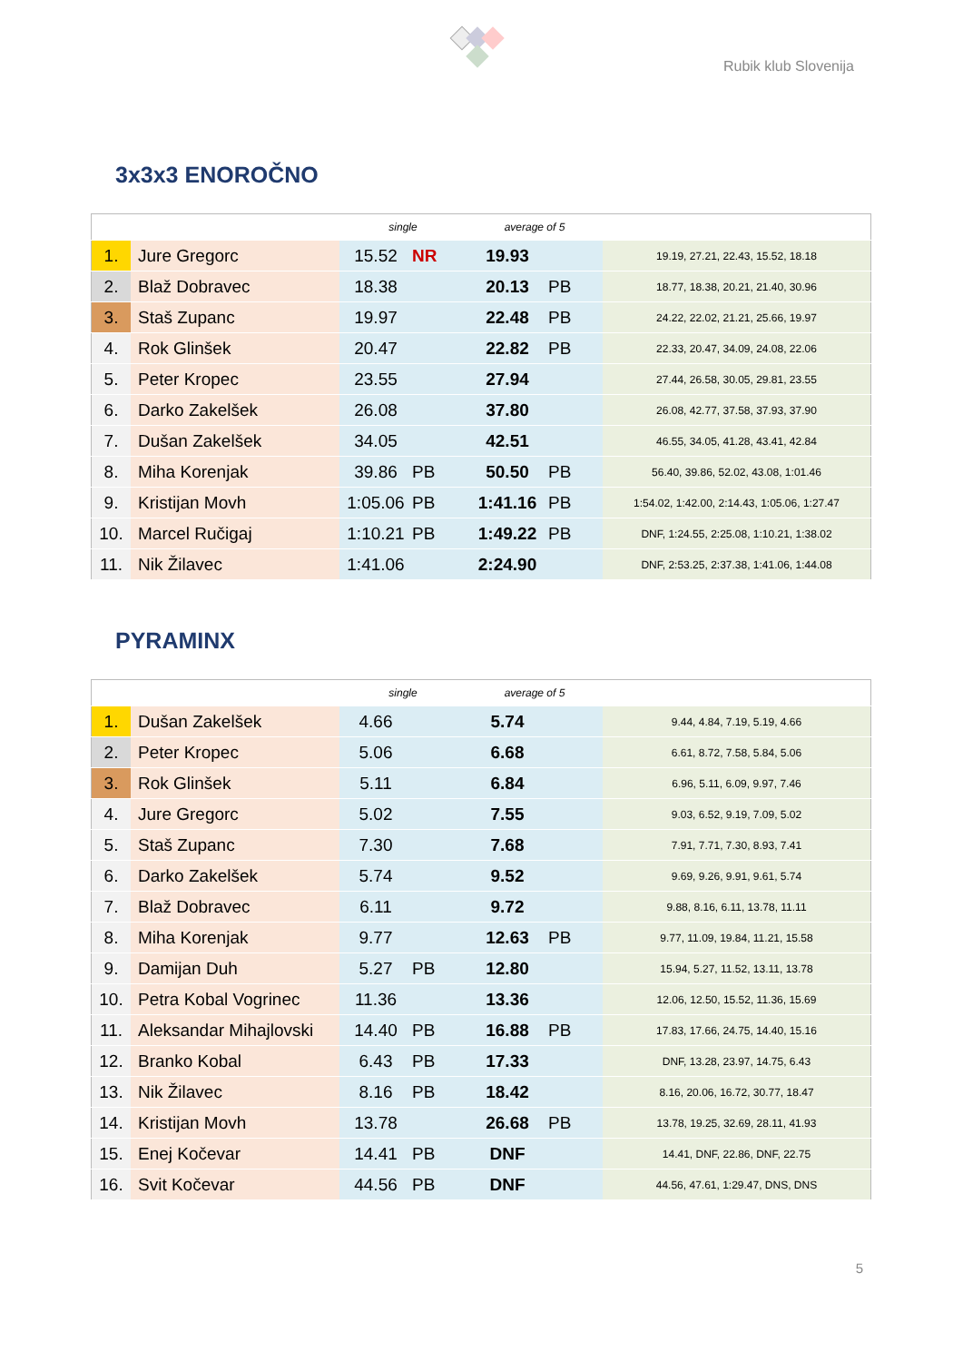Rubik klub Slovenija
3x3x3 ENOROČNO
| | | single | | average of 5 | | |
| --- | --- | --- | --- | --- | --- | --- |
| 1. | Jure Gregorc | 15.52 | NR | 19.93 | | 19.19, 27.21, 22.43, 15.52, 18.18 |
| 2. | Blaž Dobravec | 18.38 | | 20.13 | PB | 18.77, 18.38, 20.21, 21.40, 30.96 |
| 3. | Staš Zupanc | 19.97 | | 22.48 | PB | 24.22, 22.02, 21.21, 25.66, 19.97 |
| 4. | Rok Glinšek | 20.47 | | 22.82 | PB | 22.33, 20.47, 34.09, 24.08, 22.06 |
| 5. | Peter Kropec | 23.55 | | 27.94 | | 27.44, 26.58, 30.05, 29.81, 23.55 |
| 6. | Darko Zakelšek | 26.08 | | 37.80 | | 26.08, 42.77, 37.58, 37.93, 37.90 |
| 7. | Dušan Zakelšek | 34.05 | | 42.51 | | 46.55, 34.05, 41.28, 43.41, 42.84 |
| 8. | Miha Korenjak | 39.86 | PB | 50.50 | PB | 56.40, 39.86, 52.02, 43.08, 1:01.46 |
| 9. | Kristijan Movh | 1:05.06 | PB | 1:41.16 | PB | 1:54.02, 1:42.00, 2:14.43, 1:05.06, 1:27.47 |
| 10. | Marcel Ručigaj | 1:10.21 | PB | 1:49.22 | PB | DNF, 1:24.55, 2:25.08, 1:10.21, 1:38.02 |
| 11. | Nik Žilavec | 1:41.06 | | 2:24.90 | | DNF, 2:53.25, 2:37.38, 1:41.06, 1:44.08 |
PYRAMINX
| | | single | | average of 5 | | |
| --- | --- | --- | --- | --- | --- | --- |
| 1. | Dušan Zakelšek | 4.66 | | 5.74 | | 9.44, 4.84, 7.19, 5.19, 4.66 |
| 2. | Peter Kropec | 5.06 | | 6.68 | | 6.61, 8.72, 7.58, 5.84, 5.06 |
| 3. | Rok Glinšek | 5.11 | | 6.84 | | 6.96, 5.11, 6.09, 9.97, 7.46 |
| 4. | Jure Gregorc | 5.02 | | 7.55 | | 9.03, 6.52, 9.19, 7.09, 5.02 |
| 5. | Staš Zupanc | 7.30 | | 7.68 | | 7.91, 7.71, 7.30, 8.93, 7.41 |
| 6. | Darko Zakelšek | 5.74 | | 9.52 | | 9.69, 9.26, 9.91, 9.61, 5.74 |
| 7. | Blaž Dobravec | 6.11 | | 9.72 | | 9.88, 8.16, 6.11, 13.78, 11.11 |
| 8. | Miha Korenjak | 9.77 | | 12.63 | PB | 9.77, 11.09, 19.84, 11.21, 15.58 |
| 9. | Damijan Duh | 5.27 | PB | 12.80 | | 15.94, 5.27, 11.52, 13.11, 13.78 |
| 10. | Petra Kobal Vogrinec | 11.36 | | 13.36 | | 12.06, 12.50, 15.52, 11.36, 15.69 |
| 11. | Aleksandar Mihajlovski | 14.40 | PB | 16.88 | PB | 17.83, 17.66, 24.75, 14.40, 15.16 |
| 12. | Branko Kobal | 6.43 | PB | 17.33 | | DNF, 13.28, 23.97, 14.75, 6.43 |
| 13. | Nik Žilavec | 8.16 | PB | 18.42 | | 8.16, 20.06, 16.72, 30.77, 18.47 |
| 14. | Kristijan Movh | 13.78 | | 26.68 | PB | 13.78, 19.25, 32.69, 28.11, 41.93 |
| 15. | Enej Kočevar | 14.41 | PB | DNF | | 14.41, DNF, 22.86, DNF, 22.75 |
| 16. | Svit Kočevar | 44.56 | PB | DNF | | 44.56, 47.61, 1:29.47, DNS, DNS |
5